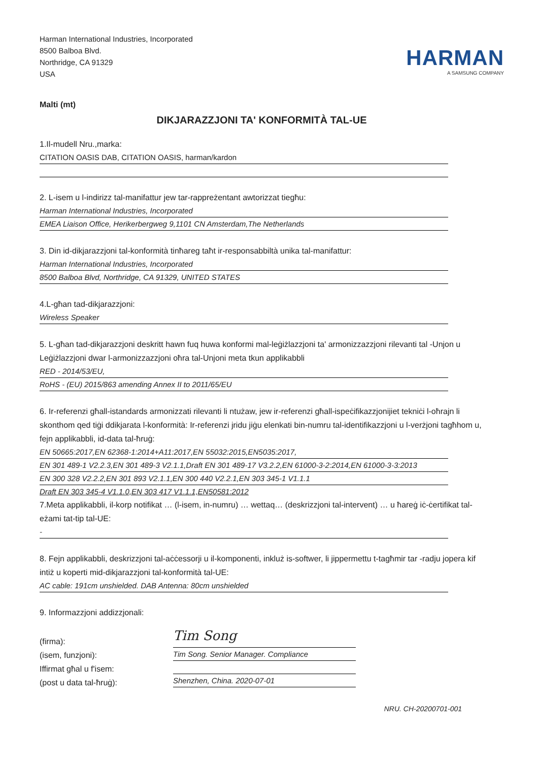Harman International Industries, Incorporated
8500 Balboa Blvd.
Northridge, CA 91329
USA
HARMAN
A SAMSUNG COMPANY
Malti (mt)
DIKJARAZZJONI TA' KONFORMITÀ TAL-UE
1.Il-mudell Nru.,marka:
CITATION OASIS DAB, CITATION OASIS, harman/kardon
2. L-isem u l-indirizz tal-manifattur jew tar-rappreżentant awtorizzat tiegħu:
Harman International Industries, Incorporated
EMEA Liaison Office, Herikerbergweg 9,1101 CN Amsterdam,The Netherlands
3. Din id-dikjarazzjoni tal-konformità tinħareg taħt ir-responsabbiltà unika tal-manifattur:
Harman International Industries, Incorporated
8500 Balboa Blvd, Northridge, CA 91329, UNITED STATES
4.L-għan tad-dikjarazzjoni:
Wireless Speaker
5. L-għan tad-dikjarazzjoni deskritt hawn fuq huwa konformi mal-leġiżlazzjoni ta' armonizzazzjoni rilevanti tal -Unjon u Leġiżlazzjoni dwar l-armonizzazzjoni oħra tal-Unjoni meta tkun applikabbli
RED - 2014/53/EU,
RoHS - (EU) 2015/863 amending Annex II to 2011/65/EU
6. Ir-referenzi għall-istandards armonizzati rilevanti li ntużaw, jew ir-referenzi għall-ispeċifikazzjonijiet tekniċi l-oħrajn li skonthom qed tiġi ddikjarata l-konformità: Ir-referenzi jridu jiġu elenkati bin-numru tal-identifikazzjoni u l-verżjoni tagħhom u, fejn applikabbli, id-data tal-ħruġ:
EN 50665:2017,EN 62368-1:2014+A11:2017,EN 55032:2015,EN5035:2017,
EN 301 489-1 V2.2.3,EN 301 489-3 V2.1.1,Draft EN 301 489-17 V3.2.2,EN 61000-3-2:2014,EN 61000-3-3:2013
EN 300 328 V2.2.2,EN 301 893 V2.1.1,EN 300 440 V2.2.1,EN 303 345-1 V1.1.1
Draft EN 303 345-4 V1.1.0,EN 303 417 V1.1.1,EN50581:2012
7.Meta applikabbli, il-korp notifikat … (l-isem, in-numru) … wettaq… (deskrizzjoni tal-intervent) … u ħareġ iċ-ċertifikat tal-eżami tat-tip tal-UE:
-
8. Fejn applikabbli, deskrizzjoni tal-aċċessorji u il-komponenti, inkluż is-softwer, li jippermettu t-tagħmir tar -radju jopera kif intiż u koperti mid-dikjarazzjoni tal-konformità tal-UE:
AC cable: 191cm unshielded. DAB Antenna: 80cm unshielded
9. Informazzjoni addizzjonali:
(firma):
(isem, funzjoni):
Iffirmat għal u f'isem:
(post u data tal-ħruġ):
Tim Song
Tim Song. Senior Manager. Compliance
Shenzhen, China. 2020-07-01
NRU. CH-20200701-001